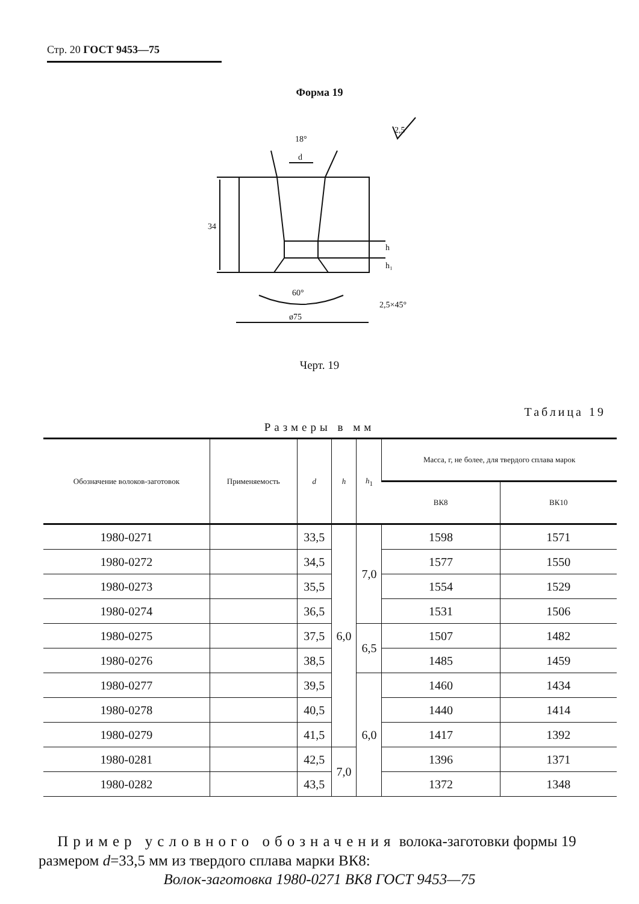Стр. 20 ГОСТ 9453—75
Форма 19
18°
d
34
60°
ø75
2,5×45°
h
h₁
2,5
Черт. 19
Таблица 19
Размеры в мм
| Обозначение волоков-заготовок | Применяемость | d | h | h<sub>1</sub> | Масса, г, не более, для твердого сплава марок | |
| --- | --- | --- | --- | --- | --- | --- |
| | | | | | ВК8 | ВК10 |
| 1980-0271 | | 33,5 | 6,0 | 7,0 | 1598 | 1571 |
| 1980-0272 | | 34,5 | | | 1577 | 1550 |
| 1980-0273 | | 35,5 | | | 1554 | 1529 |
| 1980-0274 | | 36,5 | | | 1531 | 1506 |
| 1980-0275 | | 37,5 | | 6,5 | 1507 | 1482 |
| 1980-0276 | | 38,5 | | | 1485 | 1459 |
| 1980-0277 | | 39,5 | | 6,0 | 1460 | 1434 |
| 1980-0278 | | 40,5 | | | 1440 | 1414 |
| 1980-0279 | | 41,5 | | | 1417 | 1392 |
| 1980-0281 | | 42,5 | 7,0 | | 1396 | 1371 |
| 1980-0282 | | 43,5 | | | 1372 | 1348 |
Пример условного обозначения волока-заготовки формы 19 размером d=33,5 мм из твердого сплава марки ВК8:
Волок-заготовка 1980-0271 ВК8 ГОСТ 9453—75